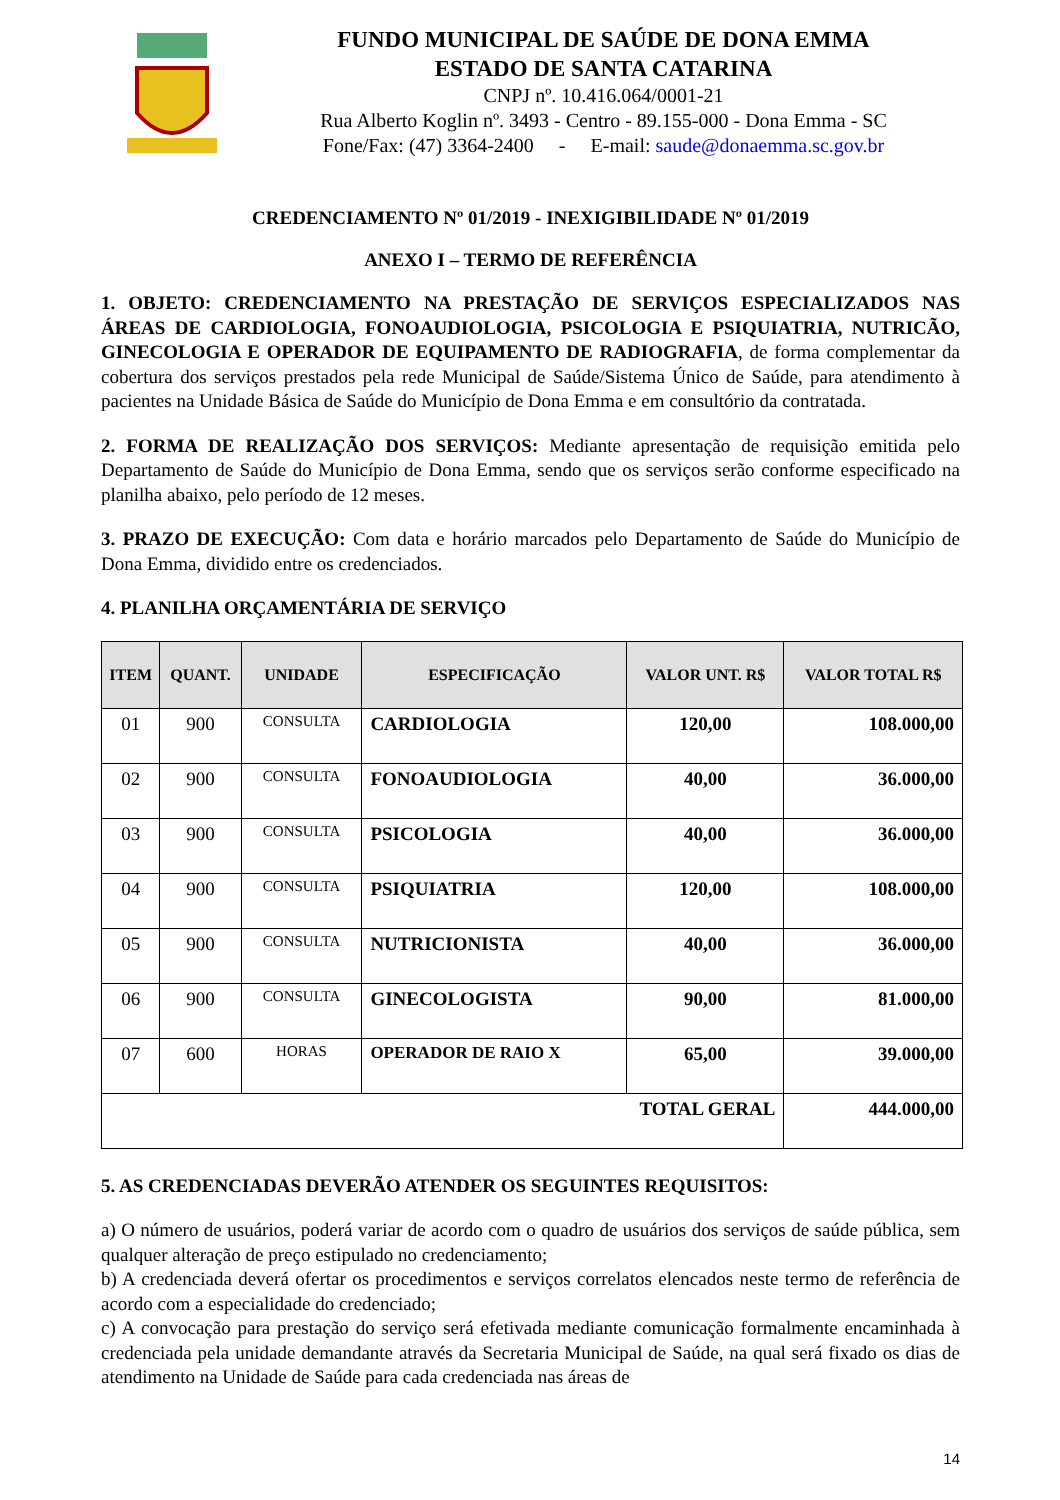FUNDO MUNICIPAL DE SAÚDE DE DONA EMMA
ESTADO DE SANTA CATARINA
CNPJ nº. 10.416.064/0001-21
Rua Alberto Koglin nº. 3493 - Centro - 89.155-000 - Dona Emma - SC
Fone/Fax: (47) 3364-2400 - E-mail: saude@donaemma.sc.gov.br
CREDENCIAMENTO Nº 01/2019 - INEXIGIBILIDADE Nº 01/2019
ANEXO I – TERMO DE REFERÊNCIA
1. OBJETO: CREDENCIAMENTO NA PRESTAÇÃO DE SERVIÇOS ESPECIALIZADOS NAS ÁREAS DE CARDIOLOGIA, FONOAUDIOLOGIA, PSICOLOGIA E PSIQUIATRIA, NUTRICÃO, GINECOLOGIA E OPERADOR DE EQUIPAMENTO DE RADIOGRAFIA, de forma complementar da cobertura dos serviços prestados pela rede Municipal de Saúde/Sistema Único de Saúde, para atendimento à pacientes na Unidade Básica de Saúde do Município de Dona Emma e em consultório da contratada.
2. FORMA DE REALIZAÇÃO DOS SERVIÇOS: Mediante apresentação de requisição emitida pelo Departamento de Saúde do Município de Dona Emma, sendo que os serviços serão conforme especificado na planilha abaixo, pelo período de 12 meses.
3. PRAZO DE EXECUÇÃO: Com data e horário marcados pelo Departamento de Saúde do Município de Dona Emma, dividido entre os credenciados.
4. PLANILHA ORÇAMENTÁRIA DE SERVIÇO
| ITEM | QUANT. | UNIDADE | ESPECIFICAÇÃO | VALOR UNT. R$ | VALOR TOTAL R$ |
| --- | --- | --- | --- | --- | --- |
| 01 | 900 | CONSULTA | CARDIOLOGIA | 120,00 | 108.000,00 |
| 02 | 900 | CONSULTA | FONOAUDIOLOGIA | 40,00 | 36.000,00 |
| 03 | 900 | CONSULTA | PSICOLOGIA | 40,00 | 36.000,00 |
| 04 | 900 | CONSULTA | PSIQUIATRIA | 120,00 | 108.000,00 |
| 05 | 900 | CONSULTA | NUTRICIONISTA | 40,00 | 36.000,00 |
| 06 | 900 | CONSULTA | GINECOLOGISTA | 90,00 | 81.000,00 |
| 07 | 600 | HORAS | OPERADOR DE RAIO X | 65,00 | 39.000,00 |
| TOTAL GERAL | | | | | 444.000,00 |
5. AS CREDENCIADAS DEVERÃO ATENDER OS SEGUINTES REQUISITOS:
a) O número de usuários, poderá variar de acordo com o quadro de usuários dos serviços de saúde pública, sem qualquer alteração de preço estipulado no credenciamento;
b) A credenciada deverá ofertar os procedimentos e serviços correlatos elencados neste termo de referência de acordo com a especialidade do credenciado;
c) A convocação para prestação do serviço será efetivada mediante comunicação formalmente encaminhada à credenciada pela unidade demandante através da Secretaria Municipal de Saúde, na qual será fixado os dias de atendimento na Unidade de Saúde para cada credenciada nas áreas de
14